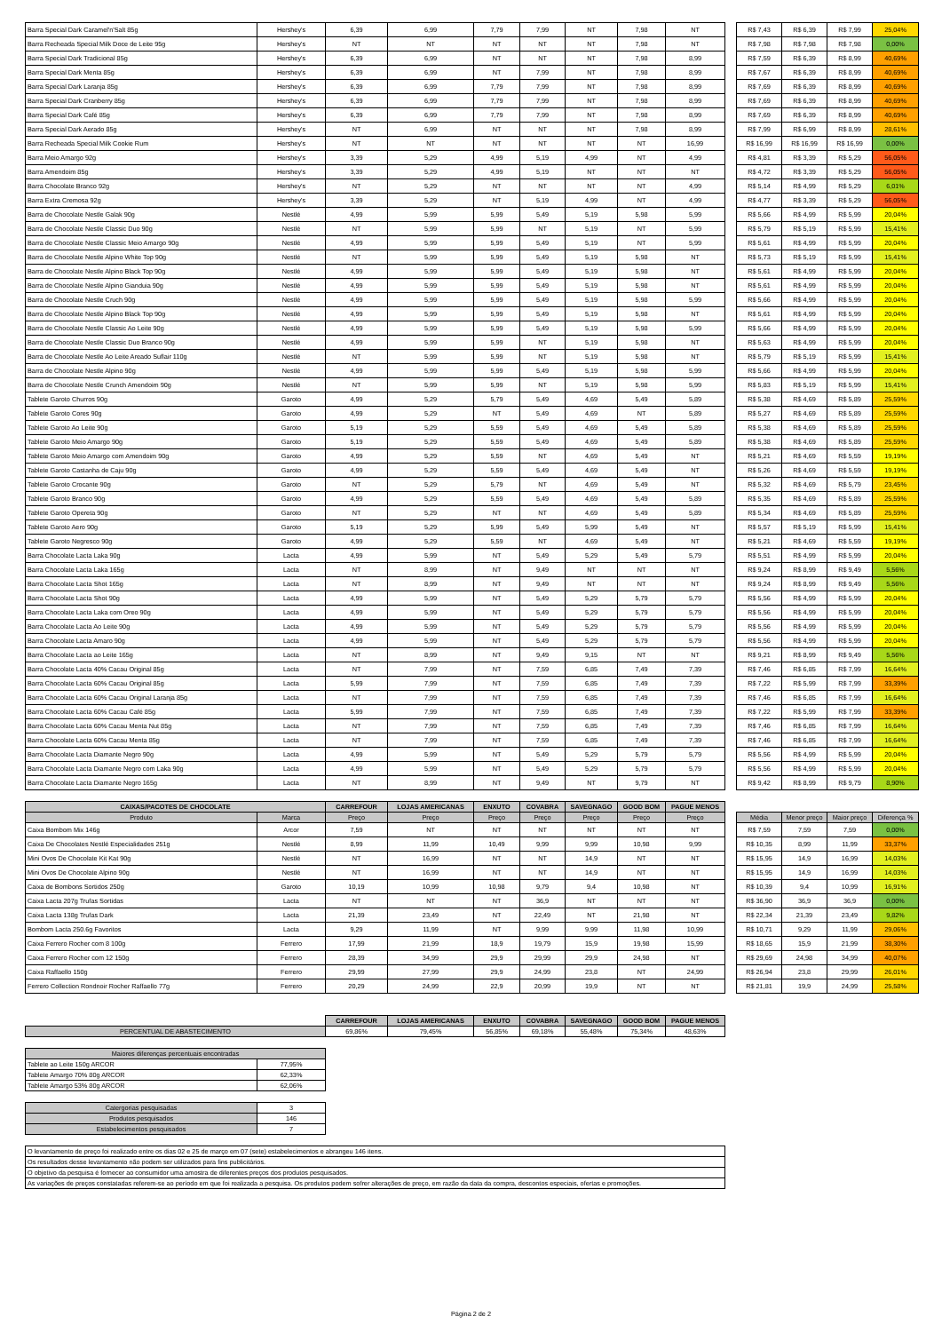| Barra Special Dark Caramel'n'Salt 85g | Hershey's | 6,39 | 6,99 | 7,79 | 7,99 | NT | 7,98 | NT | | R$ 7,43 | R$ 6,39 | R$ 7,99 | 25,04% |
| Barra Recheada Special Milk Doce de Leite 95g | Hershey's | NT | NT | NT | NT | NT | 7,98 | NT | | R$ 7,98 | R$ 7,98 | R$ 7,98 | 0,00% |
| Barra Special Dark Tradicional 85g | Hershey's | 6,39 | 6,99 | NT | NT | NT | 7,98 | 8,99 | | R$ 7,59 | R$ 6,39 | R$ 8,99 | 40,69% |
| Barra Special Dark Menta 85g | Hershey's | 6,39 | 6,99 | NT | 7,99 | NT | 7,98 | 8,99 | | R$ 7,67 | R$ 6,39 | R$ 8,99 | 40,69% |
| Barra Special Dark Laranja 85g | Hershey's | 6,39 | 6,99 | 7,79 | 7,99 | NT | 7,98 | 8,99 | | R$ 7,69 | R$ 6,39 | R$ 8,99 | 40,69% |
| Barra Special Dark Cranberry 85g | Hershey's | 6,39 | 6,99 | 7,79 | 7,99 | NT | 7,98 | 8,99 | | R$ 7,69 | R$ 6,39 | R$ 8,99 | 40,69% |
| Barra Special Dark Café 85g | Hershey's | 6,39 | 6,99 | 7,79 | 7,99 | NT | 7,98 | 8,99 | | R$ 7,69 | R$ 6,39 | R$ 8,99 | 40,69% |
| Barra Special Dark Aerado 85g | Hershey's | NT | 6,99 | NT | NT | NT | 7,98 | 8,99 | | R$ 7,99 | R$ 6,99 | R$ 8,99 | 28,61% |
| Barra Recheada Special Milk Cookie Rum | Hershey's | NT | NT | NT | NT | NT | NT | 16,99 | | R$ 16,99 | R$ 16,99 | R$ 16,99 | 0,00% |
| Barra Meio Amargo 92g | Hershey's | 3,39 | 5,29 | 4,99 | 5,19 | 4,99 | NT | 4,99 | | R$ 4,81 | R$ 3,39 | R$ 5,29 | 56,05% |
| Barra Amendoim 85g | Hershey's | 3,39 | 5,29 | 4,99 | 5,19 | NT | NT | NT | | R$ 4,72 | R$ 3,39 | R$ 5,29 | 56,05% |
| Barra Chocolate Branco 92g | Hershey's | NT | 5,29 | NT | NT | NT | NT | 4,99 | | R$ 5,14 | R$ 4,99 | R$ 5,29 | 6,01% |
| Barra Extra Cremosa 92g | Hershey's | 3,39 | 5,29 | NT | 5,19 | 4,99 | NT | 4,99 | | R$ 4,77 | R$ 3,39 | R$ 5,29 | 56,05% |
| Barra de Chocolate Nestle Galak 90g | Nestlé | 4,99 | 5,99 | 5,99 | 5,49 | 5,19 | 5,98 | 5,99 | | R$ 5,66 | R$ 4,99 | R$ 5,99 | 20,04% |
| Barra de Chocolate Nestle Classic Duo 90g | Nestlé | NT | 5,99 | 5,99 | NT | 5,19 | NT | 5,99 | | R$ 5,79 | R$ 5,19 | R$ 5,99 | 15,41% |
| Barra de Chocolate Nestle Classic Meio Amargo 90g | Nestlé | 4,99 | 5,99 | 5,99 | 5,49 | 5,19 | NT | 5,99 | | R$ 5,61 | R$ 4,99 | R$ 5,99 | 20,04% |
| Barra de Chocolate Nestle Alpino White Top 90g | Nestlé | NT | 5,99 | 5,99 | 5,49 | 5,19 | 5,98 | NT | | R$ 5,73 | R$ 5,19 | R$ 5,99 | 15,41% |
| Barra de Chocolate Nestle Alpino Black Top 90g | Nestlé | 4,99 | 5,99 | 5,99 | 5,49 | 5,19 | 5,98 | NT | | R$ 5,61 | R$ 4,99 | R$ 5,99 | 20,04% |
| Barra de Chocolate Nestle Alpino Gianduia 90g | Nestlé | 4,99 | 5,99 | 5,99 | 5,49 | 5,19 | 5,98 | NT | | R$ 5,61 | R$ 4,99 | R$ 5,99 | 20,04% |
| Barra de Chocolate Nestle Cruch 90g | Nestlé | 4,99 | 5,99 | 5,99 | 5,49 | 5,19 | 5,98 | 5,99 | | R$ 5,66 | R$ 4,99 | R$ 5,99 | 20,04% |
| Barra de Chocolate Nestle Alpino Black Top 90g | Nestlé | 4,99 | 5,99 | 5,99 | 5,49 | 5,19 | 5,98 | NT | | R$ 5,61 | R$ 4,99 | R$ 5,99 | 20,04% |
| Barra de Chocolate Nestle Classic Ao Leite 90g | Nestlé | 4,99 | 5,99 | 5,99 | 5,49 | 5,19 | 5,98 | 5,99 | | R$ 5,66 | R$ 4,99 | R$ 5,99 | 20,04% |
| Barra de Chocolate Nestle Classic Duo Branco 90g | Nestlé | 4,99 | 5,99 | 5,99 | NT | 5,19 | 5,98 | NT | | R$ 5,63 | R$ 4,99 | R$ 5,99 | 20,04% |
| Barra de Chocolate Nestle Ao Leite Areado Suflair 110g | Nestlé | NT | 5,99 | 5,99 | NT | 5,19 | 5,98 | NT | | R$ 5,79 | R$ 5,19 | R$ 5,99 | 15,41% |
| Barra de Chocolate Nestle Alpino 90g | Nestlé | 4,99 | 5,99 | 5,99 | 5,49 | 5,19 | 5,98 | 5,99 | | R$ 5,66 | R$ 4,99 | R$ 5,99 | 20,04% |
| Barra de Chocolate Nestle Crunch Amendoim 90g | Nestlé | NT | 5,99 | 5,99 | NT | 5,19 | 5,98 | 5,99 | | R$ 5,83 | R$ 5,19 | R$ 5,99 | 15,41% |
| Tablete Garoto Churros 90g | Garoto | 4,99 | 5,29 | 5,79 | 5,49 | 4,69 | 5,49 | 5,89 | | R$ 5,38 | R$ 4,69 | R$ 5,89 | 25,59% |
| Tablete Garoto Cores 90g | Garoto | 4,99 | 5,29 | NT | 5,49 | 4,69 | NT | 5,89 | | R$ 5,27 | R$ 4,69 | R$ 5,89 | 25,59% |
| Tablete Garoto Ao Leite 90g | Garoto | 5,19 | 5,29 | 5,59 | 5,49 | 4,69 | 5,49 | 5,89 | | R$ 5,38 | R$ 4,69 | R$ 5,89 | 25,59% |
| Tablete Garoto Meio Amargo 90g | Garoto | 5,19 | 5,29 | 5,59 | 5,49 | 4,69 | 5,49 | 5,89 | | R$ 5,38 | R$ 4,69 | R$ 5,89 | 25,59% |
| Tablete Garoto Meio Amargo com Amendoim 90g | Garoto | 4,99 | 5,29 | 5,59 | NT | 4,69 | 5,49 | NT | | R$ 5,21 | R$ 4,69 | R$ 5,59 | 19,19% |
| Tablete Garoto Castanha de Caju 90g | Garoto | 4,99 | 5,29 | 5,59 | 5,49 | 4,69 | 5,49 | NT | | R$ 5,26 | R$ 4,69 | R$ 5,59 | 19,19% |
| Tablete Garoto Crocante 90g | Garoto | NT | 5,29 | 5,79 | NT | 4,69 | 5,49 | NT | | R$ 5,32 | R$ 4,69 | R$ 5,79 | 23,45% |
| Tablete Garoto Branco 90g | Garoto | 4,99 | 5,29 | 5,59 | 5,49 | 4,69 | 5,49 | 5,89 | | R$ 5,35 | R$ 4,69 | R$ 5,89 | 25,59% |
| Tablete Garoto Opereta 90g | Garoto | NT | 5,29 | NT | NT | 4,69 | 5,49 | 5,89 | | R$ 5,34 | R$ 4,69 | R$ 5,89 | 25,59% |
| Tablete Garoto Aero 90g | Garoto | 5,19 | 5,29 | 5,99 | 5,49 | 5,99 | 5,49 | NT | | R$ 5,57 | R$ 5,19 | R$ 5,99 | 15,41% |
| Tablete Garoto Negresco 90g | Garoto | 4,99 | 5,29 | 5,59 | NT | 4,69 | 5,49 | NT | | R$ 5,21 | R$ 4,69 | R$ 5,59 | 19,19% |
| Barra Chocolate Lacta Laka 90g | Lacta | 4,99 | 5,99 | NT | 5,49 | 5,29 | 5,49 | 5,79 | | R$ 5,51 | R$ 4,99 | R$ 5,99 | 20,04% |
| Barra Chocolate Lacta Laka 165g | Lacta | NT | 8,99 | NT | 9,49 | NT | NT | NT | | R$ 9,24 | R$ 8,99 | R$ 9,49 | 5,56% |
| Barra Chocolate Lacta Shot 165g | Lacta | NT | 8,99 | NT | 9,49 | NT | NT | NT | | R$ 9,24 | R$ 8,99 | R$ 9,49 | 5,56% |
| Barra Chocolate Lacta Shot 90g | Lacta | 4,99 | 5,99 | NT | 5,49 | 5,29 | 5,79 | 5,79 | | R$ 5,56 | R$ 4,99 | R$ 5,99 | 20,04% |
| Barra Chocolate Lacta Laka com Oreo 90g | Lacta | 4,99 | 5,99 | NT | 5,49 | 5,29 | 5,79 | 5,79 | | R$ 5,56 | R$ 4,99 | R$ 5,99 | 20,04% |
| Barra Chocolate Lacta Ao Leite 90g | Lacta | 4,99 | 5,99 | NT | 5,49 | 5,29 | 5,79 | 5,79 | | R$ 5,56 | R$ 4,99 | R$ 5,99 | 20,04% |
| Barra Chocolate Lacta Amaro 90g | Lacta | 4,99 | 5,99 | NT | 5,49 | 5,29 | 5,79 | 5,79 | | R$ 5,56 | R$ 4,99 | R$ 5,99 | 20,04% |
| Barra Chocolate Lacta ao Leite 165g | Lacta | NT | 8,99 | NT | 9,49 | 9,15 | NT | NT | | R$ 9,21 | R$ 8,99 | R$ 9,49 | 5,56% |
| Barra Chocolate Lacta 40% Cacau Original 85g | Lacta | NT | 7,99 | NT | 7,59 | 6,85 | 7,49 | 7,39 | | R$ 7,46 | R$ 6,85 | R$ 7,99 | 16,64% |
| Barra Chocolate Lacta 60% Cacau Original 85g | Lacta | 5,99 | 7,99 | NT | 7,59 | 6,85 | 7,49 | 7,39 | | R$ 7,22 | R$ 5,99 | R$ 7,99 | 33,39% |
| Barra Chocolate Lacta 60% Cacau Original Laranja 85g | Lacta | NT | 7,99 | NT | 7,59 | 6,85 | 7,49 | 7,39 | | R$ 7,46 | R$ 6,85 | R$ 7,99 | 16,64% |
| Barra Chocolate Lacta 60% Cacau Café 85g | Lacta | 5,99 | 7,99 | NT | 7,59 | 6,85 | 7,49 | 7,39 | | R$ 7,22 | R$ 5,99 | R$ 7,99 | 33,39% |
| Barra Chocolate Lacta 60% Cacau Menta Nut 85g | Lacta | NT | 7,99 | NT | 7,59 | 6,85 | 7,49 | 7,39 | | R$ 7,46 | R$ 6,85 | R$ 7,99 | 16,64% |
| Barra Chocolate Lacta 60% Cacau Menta 85g | Lacta | NT | 7,99 | NT | 7,59 | 6,85 | 7,49 | 7,39 | | R$ 7,46 | R$ 6,85 | R$ 7,99 | 16,64% |
| Barra Chocolate Lacta Diamante Negro 90g | Lacta | 4,99 | 5,99 | NT | 5,49 | 5,29 | 5,79 | 5,79 | | R$ 5,56 | R$ 4,99 | R$ 5,99 | 20,04% |
| Barra Chocolate Lacta Diamante Negro com Laka 90g | Lacta | 4,99 | 5,99 | NT | 5,49 | 5,29 | 5,79 | 5,79 | | R$ 5,56 | R$ 4,99 | R$ 5,99 | 20,04% |
| Barra Chocolate Lacta Diamante Negro 165g | Lacta | NT | 8,99 | NT | 9,49 | NT | 9,79 | NT | | R$ 9,42 | R$ 8,99 | R$ 9,79 | 8,90% |
| CAIXAS/PACOTES DE CHOCOLATE | | CARREFOUR | LOJAS AMERICANAS | ENXUTO | COVABRA | SAVEGNAGO | GOOD BOM | PAGUE MENOS | | | | | |
| --- | --- | --- | --- | --- | --- | --- | --- | --- | --- | --- | --- | --- | --- |
| Produto | Marca | Preço | Preço | Preço | Preço | Preço | Preço | Preço | | Média | Menor preço | Maior preço | Diferença % |
| Caixa Bombom Mix 146g | Arcor | 7,59 | NT | NT | NT | NT | NT | NT | | R$ 7,59 | 7,59 | 7,59 | 0,00% |
| Caixa De Chocolates Nestlé Especialidades 251g | Nestlé | 8,99 | 11,99 | 10,49 | 9,99 | 9,99 | 10,98 | 9,99 | | R$ 10,35 | 8,99 | 11,99 | 33,37% |
| Mini Ovos De Chocolate Kit Kat 90g | Nestlé | NT | 16,99 | NT | NT | 14,9 | NT | NT | | R$ 15,95 | 14,9 | 16,99 | 14,03% |
| Mini Ovos De Chocolate Alpino 90g | Nestlé | NT | 16,99 | NT | NT | 14,9 | NT | NT | | R$ 15,95 | 14,9 | 16,99 | 14,03% |
| Caixa de Bombons Sortidos 250g | Garoto | 10,19 | 10,99 | 10,98 | 9,79 | 9,4 | 10,98 | NT | | R$ 10,39 | 9,4 | 10,99 | 16,91% |
| Caixa Lacta 207g Trufas Sortidas | Lacta | NT | NT | NT | 36,9 | NT | NT | NT | | R$ 36,90 | 36,9 | 36,9 | 0,00% |
| Caixa Lacta 138g Trufas Dark | Lacta | 21,39 | 23,49 | NT | 22,49 | NT | 21,98 | NT | | R$ 22,34 | 21,39 | 23,49 | 9,82% |
| Bombom Lacta 250.6g Favoritos | Lacta | 9,29 | 11,99 | NT | 9,99 | 9,99 | 11,98 | 10,99 | | R$ 10,71 | 9,29 | 11,99 | 29,06% |
| Caixa Ferrero Rocher com 8 100g | Ferrero | 17,99 | 21,99 | 18,9 | 19,79 | 15,9 | 19,98 | 15,99 | | R$ 18,65 | 15,9 | 21,99 | 38,30% |
| Caixa Ferrero Rocher com 12 150g | Ferrero | 28,39 | 34,99 | 29,9 | 29,99 | 29,9 | 24,98 | NT | | R$ 29,69 | 24,98 | 34,99 | 40,07% |
| Caixa Raffaello 150g | Ferrero | 29,99 | 27,99 | 29,9 | 24,99 | 23,8 | NT | 24,99 | | R$ 26,94 | 23,8 | 29,99 | 26,01% |
| Ferrero Collection Rondnoir Rocher Raffaello 77g | Ferrero | 20,29 | 24,99 | 22,9 | 20,99 | 19,9 | NT | NT | | R$ 21,81 | 19,9 | 24,99 | 25,58% |
| | CARREFOUR | LOJAS AMERICANAS | ENXUTO | COVABRA | SAVEGNAGO | GOOD BOM | PAGUE MENOS |
| --- | --- | --- | --- | --- | --- | --- | --- |
| PERCENTUAL DE ABASTECIMENTO | 69,86% | 79,45% | 56,85% | 69,18% | 55,48% | 75,34% | 48,63% |
| Maiores diferenças percentuais encontradas | |
| --- | --- |
| Tablete ao Leite 150g ARCOR | 77,95% |
| Tablete Amargo 70% 80g ARCOR | 62,33% |
| Tablete Amargo 53% 80g ARCOR | 62,06% |
| Catergorias pesquisadas | 3 |
| Produtos pesquisados | 146 |
| Estabelecimentos pesquisados | 7 |
| O levantamento de preço foi realizado entre os dias 02 e 25 de março em 07 (sete) estabelecimentos e abrangeu 146 itens. |
| Os resultados desse levantamento não podem ser utilizados para fins publicitários. |
| O objetivo da pesquisa é fornecer ao consumidor uma amostra de diferentes preços dos produtos pesquisados. |
| As variações de preços constatadas referem-se ao período em que foi realizada a pesquisa. Os produtos podem sofrer alterações de preço, em razão da data da compra, descontos especiais, ofertas e promoções. |
Página 2 de 2